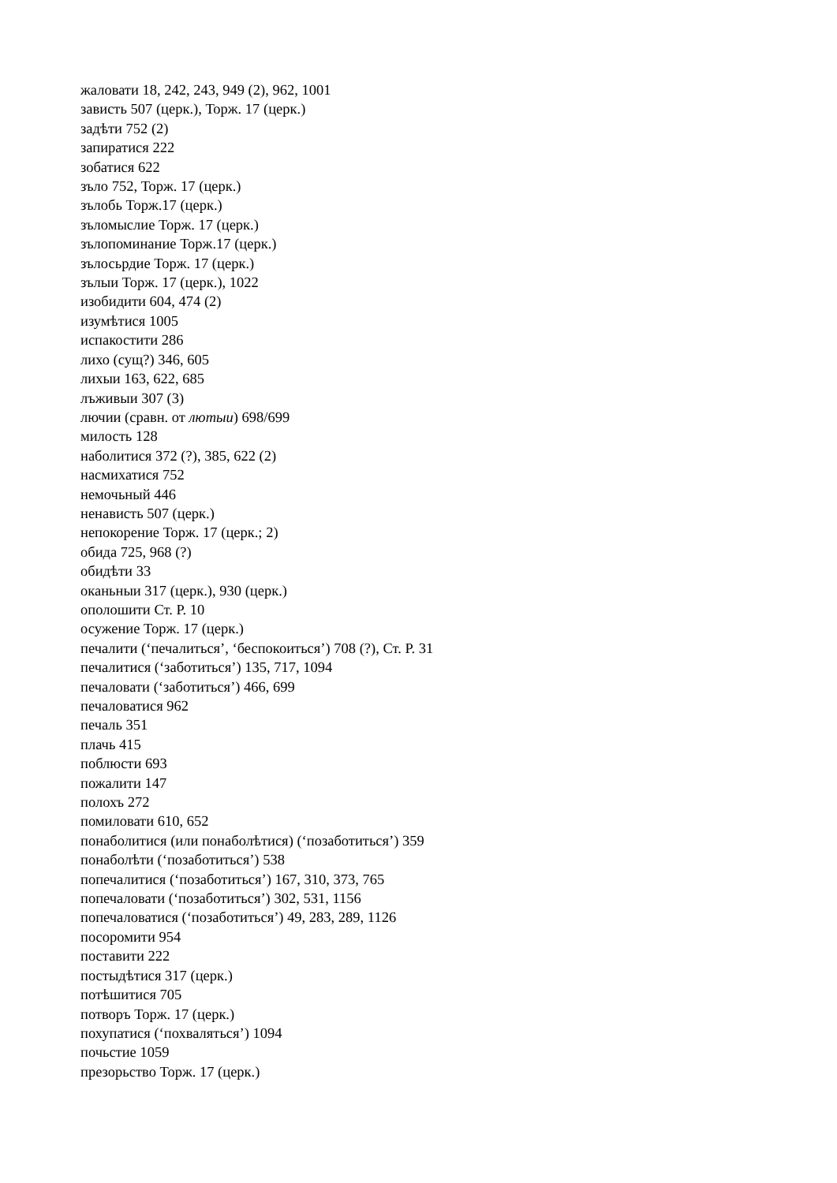жаловати 18, 242, 243, 949 (2), 962, 1001
зависть 507 (церк.), Торж. 17 (церк.)
задѣти 752 (2)
запиратися 222
зобатися 622
зъло 752, Торж. 17 (церк.)
зълобь Торж.17 (церк.)
зъломыслие Торж. 17 (церк.)
зълопоминание Торж.17 (церк.)
зълосьрдие Торж. 17 (церк.)
зълыи Торж. 17 (церк.), 1022
изобидити 604, 474 (2)
изумѣтися 1005
испакостити 286
лихо (сущ?) 346, 605
лихыи 163, 622, 685
лъживыи 307 (3)
лючии (сравн. от лютыи) 698/699
милость 128
наболитися 372 (?), 385, 622 (2)
насмихатися 752
немочьный 446
ненависть 507 (церк.)
непокорение Торж. 17 (церк.; 2)
обида 725, 968 (?)
обидѣти 33
оканьныи 317 (церк.), 930 (церк.)
ополошити Ст. Р. 10
осужение Торж. 17 (церк.)
печалити (‘печалиться’, ‘беспокоиться’) 708 (?), Ст. Р. 31
печалитися (‘заботиться’) 135, 717, 1094
печаловати (‘заботиться’) 466, 699
печаловатися 962
печаль 351
плачь 415
поблюсти 693
пожалити 147
полохъ 272
помиловати 610, 652
понаболитися (или понаболѣтися) (‘позаботиться’) 359
понаболѣти (‘позаботиться’) 538
попечалитися (‘позаботиться’) 167, 310, 373, 765
попечаловати (‘позаботиться’) 302, 531, 1156
попечаловатися (‘позаботиться’) 49, 283, 289, 1126
посоромити 954
поставити 222
постыдѣтися 317 (церк.)
потѣшитися 705
потворъ Торж. 17 (церк.)
похупатися (‘похваляться’) 1094
почьстие 1059
презорьство Торж. 17 (церк.)